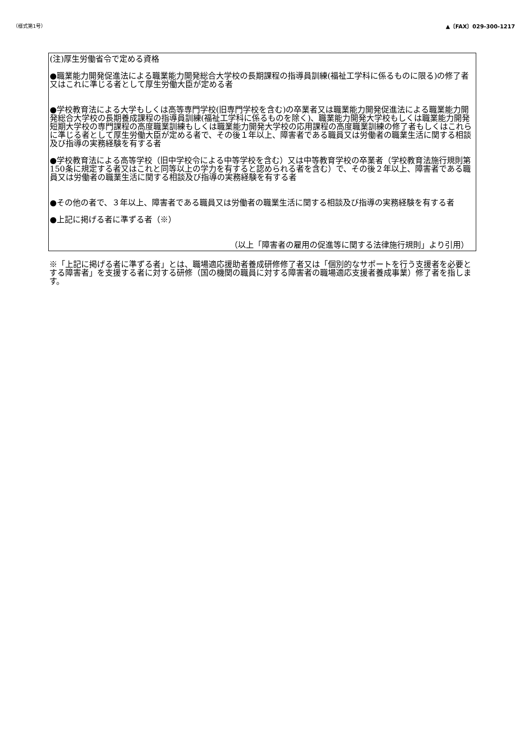（様式第1号） ▲〔FAX〕029-300-1217
(注)厚生労働省令で定める資格
●職業能力開発促進法による職業能力開発総合大学校の長期課程の指導員訓練(福祉工学科に係るものに限る)の修了者又はこれに準じる者として厚生労働大臣が定める者
●学校教育法による大学もしくは高等専門学校(旧専門学校を含む)の卒業者又は職業能力開発促進法による職業能力開発総合大学校の長期養成課程の指導員訓練(福祉工学科に係るものを除く)、職業能力開発大学校もしくは職業能力開発短期大学校の専門課程の高度職業訓練もしくは職業能力開発大学校の応用課程の高度職業訓練の修了者もしくはこれらに準じる者として厚生労働大臣が定める者で、その後１年以上、障害者である職員又は労働者の職業生活に関する相談及び指導の実務経験を有する者
●学校教育法による高等学校（旧中学校令による中等学校を含む）又は中等教育学校の卒業者（学校教育法施行規則第150条に規定する者又はこれと同等以上の学力を有すると認められる者を含む）で、その後２年以上、障害者である職員又は労働者の職業生活に関する相談及び指導の実務経験を有する者
●その他の者で、３年以上、障害者である職員又は労働者の職業生活に関する相談及び指導の実務経験を有する者
●上記に掲げる者に準ずる者（※）
（以上「障害者の雇用の促進等に関する法律施行規則」より引用）
※「上記に掲げる者に準ずる者」とは、職場適応援助者養成研修修了者又は「個別的なサポートを行う支援者を必要とする障害者」を支援する者に対する研修（国の機関の職員に対する障害者の職場適応支援者養成事業）修了者を指します。